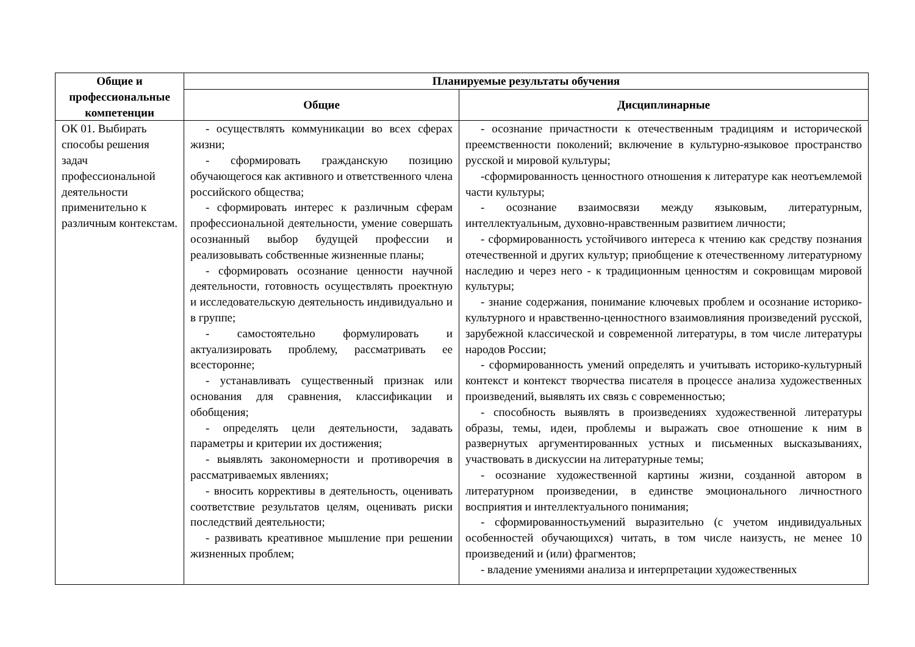| Общие и профессиональные компетенции | Планируемые результаты обучения | |
| --- | --- | --- |
| | Общие | Дисциплинарные |
| ОК 01. Выбирать способы решения задач профессиональной деятельности применительно к различным контекстам. | - осуществлять коммуникации во всех сферах жизни; - сформировать гражданскую позицию обучающегося как активного и ответственного члена российского общества; - сформировать интерес к различным сферам профессиональной деятельности, умение совершать осознанный выбор будущей профессии и реализовывать собственные жизненные планы; - сформировать осознание ценности научной деятельности, готовность осуществлять проектную и исследовательскую деятельность индивидуально и в группе; - самостоятельно формулировать и актуализировать проблему, рассматривать ее всесторонне; - устанавливать существенный признак или основания для сравнения, классификации и обобщения; - определять цели деятельности, задавать параметры и критерии их достижения; - выявлять закономерности и противоречия в рассматриваемых явлениях; - вносить коррективы в деятельность, оценивать соответствие результатов целям, оценивать риски последствий деятельности; - развивать креативное мышление при решении жизненных проблем; | - осознание причастности к отечественным традициям и исторической преемственности поколений; включение в культурно-языковое пространство русской и мировой культуры; -сформированность ценностного отношения к литературе как неотъемлемой части культуры; - осознание взаимосвязи между языковым, литературным, интеллектуальным, духовно-нравственным развитием личности; - сформированность устойчивого интереса к чтению как средству познания отечественной и других культур; приобщение к отечественному литературному наследию и через него - к традиционным ценностям и сокровищам мировой культуры; - знание содержания, понимание ключевых проблем и осознание историко-культурного и нравственно-ценностного взаимовлияния произведений русской, зарубежной классической и современной литературы, в том числе литературы народов России; - сформированность умений определять и учитывать историко-культурный контекст и контекст творчества писателя в процессе анализа художественных произведений, выявлять их связь с современностью; - способность выявлять в произведениях художественной литературы образы, темы, идеи, проблемы и выражать свое отношение к ним в развернутых аргументированных устных и письменных высказываниях, участвовать в дискуссии на литературные темы; - осознание художественной картины жизни, созданной автором в литературном произведении, в единстве эмоционального личностного восприятия и интеллектуального понимания; - сформированностьумений выразительно (с учетом индивидуальных особенностей обучающихся) читать, в том числе наизусть, не менее 10 произведений и (или) фрагментов; - владение умениями анализа и интерпретации художественных |